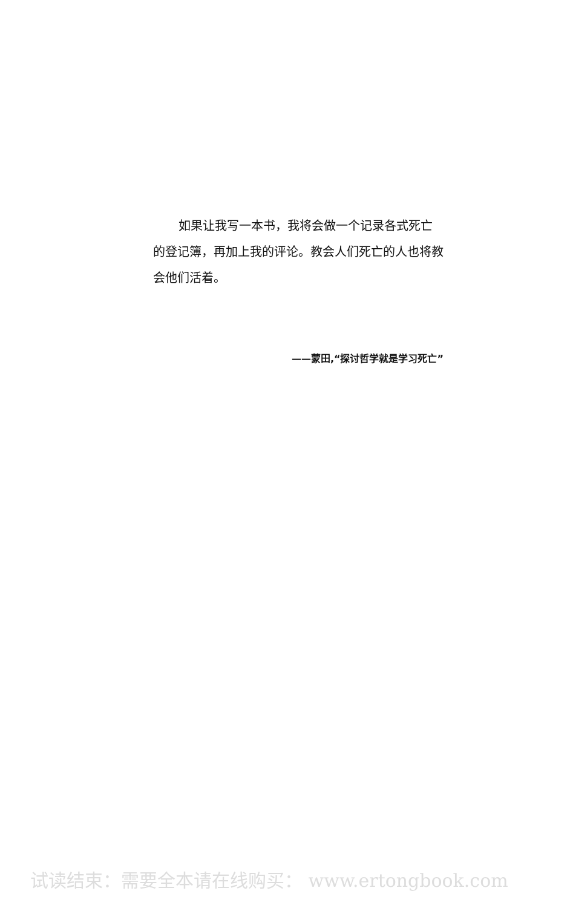如果让我写一本书，我将会做一个记录各式死亡的登记簿，再加上我的评论。教会人们死亡的人也将教会他们活着。
——蒙田,“探讨哲学就是学习死亡”
试读结束：需要全本请在线购买： www.ertongbook.com